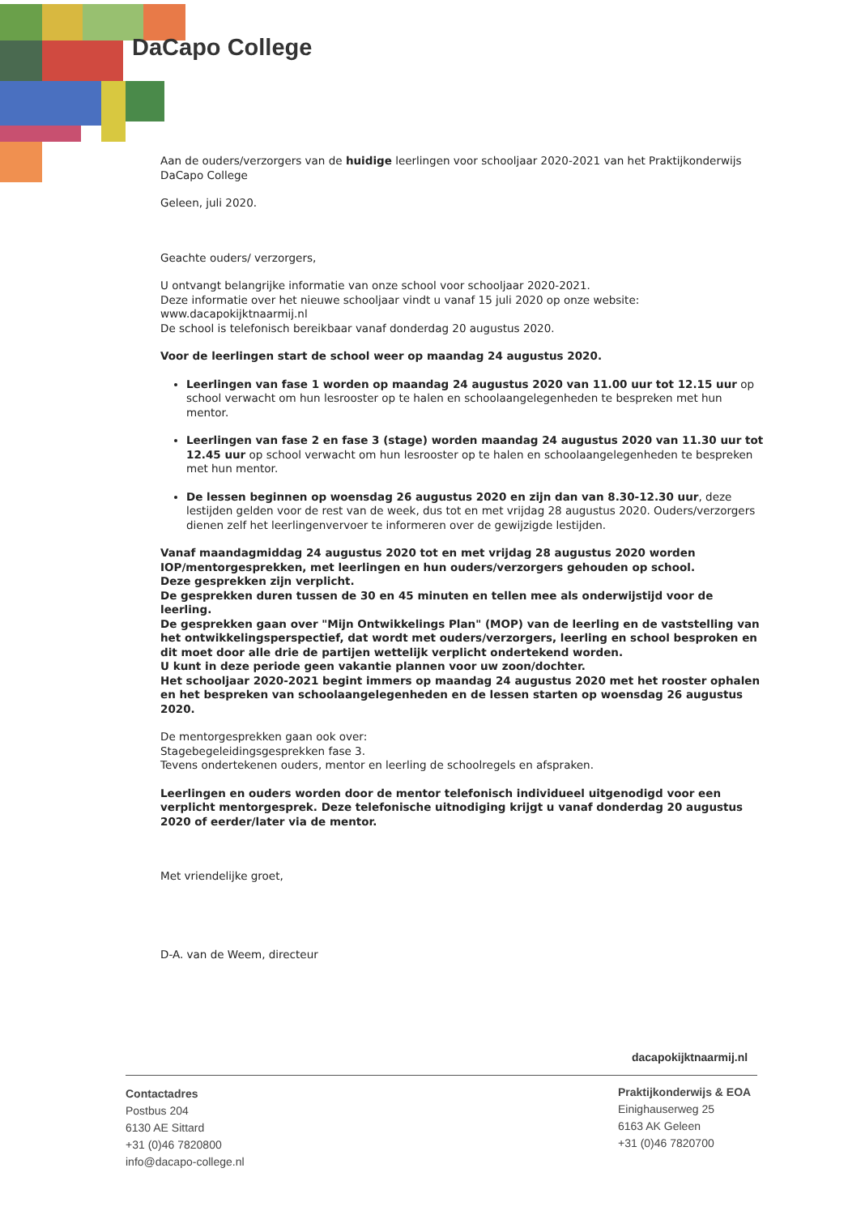DaCapo College
Aan de ouders/verzorgers van de huidige leerlingen voor schooljaar 2020-2021 van het Praktijkonderwijs DaCapo College
Geleen, juli 2020.
Geachte ouders/ verzorgers,
U ontvangt belangrijke informatie van onze school voor schooljaar 2020-2021.
Deze informatie over het nieuwe schooljaar vindt u vanaf 15 juli 2020 op onze website:
www.dacapokijktnaarmij.nl
De school is telefonisch bereikbaar vanaf donderdag 20 augustus 2020.
Voor de leerlingen start de school weer op maandag 24 augustus 2020.
Leerlingen van fase 1 worden op maandag 24 augustus 2020 van 11.00 uur tot 12.15 uur op school verwacht om hun lesrooster op te halen en schoolaangelegenheden te bespreken met hun mentor.
Leerlingen van fase 2 en fase 3 (stage) worden maandag 24 augustus 2020 van 11.30 uur tot 12.45 uur op school verwacht om hun lesrooster op te halen en schoolaangelegenheden te bespreken met hun mentor.
De lessen beginnen op woensdag 26 augustus 2020 en zijn dan van 8.30-12.30 uur, deze lestijden gelden voor de rest van de week, dus tot en met vrijdag 28 augustus 2020. Ouders/verzorgers dienen zelf het leerlingenvervoer te informeren over de gewijzigde lestijden.
Vanaf maandagmiddag 24 augustus 2020 tot en met vrijdag 28 augustus 2020 worden IOP/mentorgesprekken, met leerlingen en hun ouders/verzorgers gehouden op school.
Deze gesprekken zijn verplicht.
De gesprekken duren tussen de 30 en 45 minuten en tellen mee als onderwijstijd voor de leerling.
De gesprekken gaan over "Mijn Ontwikkelings Plan" (MOP) van de leerling en de vaststelling van het ontwikkelingsperspectief, dat wordt met ouders/verzorgers, leerling en school besproken en dit moet door alle drie de partijen wettelijk verplicht ondertekend worden.
U kunt in deze periode geen vakantie plannen voor uw zoon/dochter.
Het schooljaar 2020-2021 begint immers op maandag 24 augustus 2020 met het rooster ophalen en het bespreken van schoolaangelegenheden en de lessen starten op woensdag 26 augustus 2020.
De mentorgesprekken gaan ook over:
Stagebegeleidingsgesprekken fase 3.
Tevens ondertekenen ouders, mentor en leerling de schoolregels en afspraken.
Leerlingen en ouders worden door de mentor telefonisch individueel uitgenodigd voor een verplicht mentorgesprek. Deze telefonische uitnodiging krijgt u vanaf donderdag 20 augustus 2020 of eerder/later via de mentor.
Met vriendelijke groet,
D-A. van de Weem, directeur
dacapokijktnaarmij.nl
Contactadres
Postbus 204
6130 AE Sittard
+31 (0)46 7820800
info@dacapo-college.nl
Praktijkonderwijs & EOA
Einighauserweg 25
6163 AK Geleen
+31 (0)46 7820700